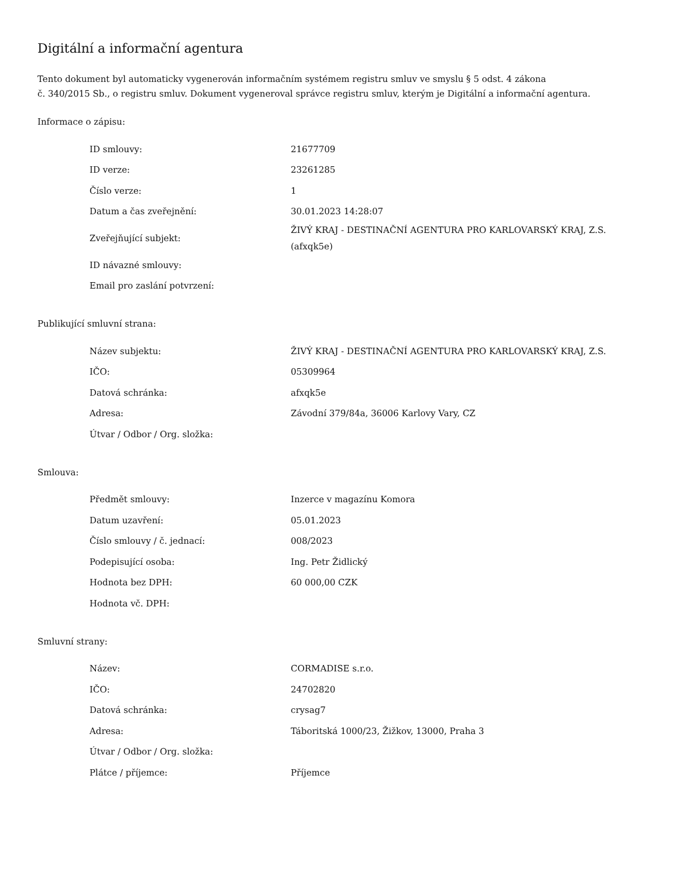Digitální a informační agentura
Tento dokument byl automaticky vygenerován informačním systémem registru smluv ve smyslu § 5 odst. 4 zákona
č. 340/2015 Sb., o registru smluv. Dokument vygeneroval správce registru smluv, kterým je Digitální a informační agentura.
Informace o zápisu:
| ID smlouvy: | 21677709 |
| ID verze: | 23261285 |
| Číslo verze: | 1 |
| Datum a čas zveřejnění: | 30.01.2023 14:28:07 |
| Zveřejňující subjekt: | ŽIVÝ KRAJ - DESTINAČNÍ AGENTURA PRO KARLOVARSKÝ KRAJ, Z.S. (afxqk5e) |
| ID návazné smlouvy: | |
| Email pro zaslání potvrzení: | |
Publikující smluvní strana:
| Název subjektu: | ŽIVÝ KRAJ - DESTINAČNÍ AGENTURA PRO KARLOVARSKÝ KRAJ, Z.S. |
| IČO: | 05309964 |
| Datová schránka: | afxqk5e |
| Adresa: | Závodní 379/84a, 36006 Karlovy Vary, CZ |
| Útvar / Odbor / Org. složka: | |
Smlouva:
| Předmět smlouvy: | Inzerce v magazínu Komora |
| Datum uzavření: | 05.01.2023 |
| Číslo smlouvy / č. jednací: | 008/2023 |
| Podepisující osoba: | Ing. Petr Židlický |
| Hodnota bez DPH: | 60 000,00 CZK |
| Hodnota vč. DPH: | |
Smluvní strany:
| Název: | CORMADISE s.r.o. |
| IČO: | 24702820 |
| Datová schránka: | crysag7 |
| Adresa: | Táboritská 1000/23, Žižkov, 13000, Praha 3 |
| Útvar / Odbor / Org. složka: | |
| Plátce / příjemce: | Příjemce |